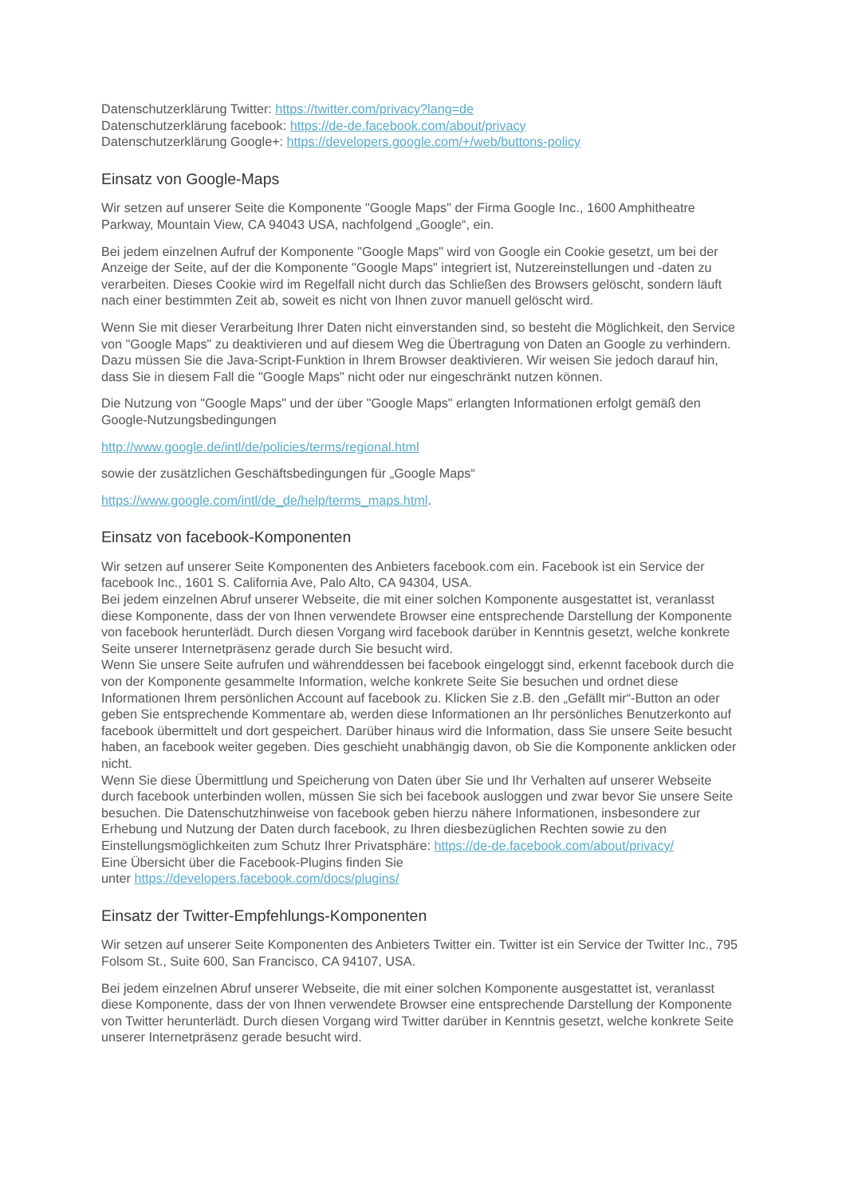Datenschutzerklärung Twitter: https://twitter.com/privacy?lang=de
Datenschutzerklärung facebook: https://de-de.facebook.com/about/privacy
Datenschutzerklärung Google+: https://developers.google.com/+/web/buttons-policy
Einsatz von Google-Maps
Wir setzen auf unserer Seite die Komponente "Google Maps" der Firma Google Inc., 1600 Amphitheatre Parkway, Mountain View, CA 94043 USA, nachfolgend „Google“, ein.
Bei jedem einzelnen Aufruf der Komponente "Google Maps" wird von Google ein Cookie gesetzt, um bei der Anzeige der Seite, auf der die Komponente "Google Maps" integriert ist, Nutzereinstellungen und -daten zu verarbeiten. Dieses Cookie wird im Regelfall nicht durch das Schließen des Browsers gelöscht, sondern läuft nach einer bestimmten Zeit ab, soweit es nicht von Ihnen zuvor manuell gelöscht wird.
Wenn Sie mit dieser Verarbeitung Ihrer Daten nicht einverstanden sind, so besteht die Möglichkeit, den Service von "Google Maps" zu deaktivieren und auf diesem Weg die Übertragung von Daten an Google zu verhindern. Dazu müssen Sie die Java-Script-Funktion in Ihrem Browser deaktivieren. Wir weisen Sie jedoch darauf hin, dass Sie in diesem Fall die "Google Maps" nicht oder nur eingeschränkt nutzen können.
Die Nutzung von "Google Maps" und der über "Google Maps" erlangten Informationen erfolgt gemäß den Google-Nutzungsbedingungen
http://www.google.de/intl/de/policies/terms/regional.html
sowie der zusätzlichen Geschäftsbedingungen für „Google Maps“
https://www.google.com/intl/de_de/help/terms_maps.html.
Einsatz von facebook-Komponenten
Wir setzen auf unserer Seite Komponenten des Anbieters facebook.com ein. Facebook ist ein Service der facebook Inc., 1601 S. California Ave, Palo Alto, CA 94304, USA.
Bei jedem einzelnen Abruf unserer Webseite, die mit einer solchen Komponente ausgestattet ist, veranlasst diese Komponente, dass der von Ihnen verwendete Browser eine entsprechende Darstellung der Komponente von facebook herunterlädt. Durch diesen Vorgang wird facebook darüber in Kenntnis gesetzt, welche konkrete Seite unserer Internetpräsenz gerade durch Sie besucht wird.
Wenn Sie unsere Seite aufrufen und währenddessen bei facebook eingeloggt sind, erkennt facebook durch die von der Komponente gesammelte Information, welche konkrete Seite Sie besuchen und ordnet diese Informationen Ihrem persönlichen Account auf facebook zu. Klicken Sie z.B. den „Gefällt mir“-Button an oder geben Sie entsprechende Kommentare ab, werden diese Informationen an Ihr persönliches Benutzerkonto auf facebook übermittelt und dort gespeichert. Darüber hinaus wird die Information, dass Sie unsere Seite besucht haben, an facebook weiter gegeben. Dies geschieht unabhängig davon, ob Sie die Komponente anklicken oder nicht.
Wenn Sie diese Übermittlung und Speicherung von Daten über Sie und Ihr Verhalten auf unserer Webseite durch facebook unterbinden wollen, müssen Sie sich bei facebook ausloggen und zwar bevor Sie unsere Seite besuchen. Die Datenschutzhinweise von facebook geben hierzu nähere Informationen, insbesondere zur Erhebung und Nutzung der Daten durch facebook, zu Ihren diesbezüglichen Rechten sowie zu den Einstellungsmöglichkeiten zum Schutz Ihrer Privatsphäre: https://de-de.facebook.com/about/privacy/
Eine Übersicht über die Facebook-Plugins finden Sie
unter https://developers.facebook.com/docs/plugins/
Einsatz der Twitter-Empfehlungs-Komponenten
Wir setzen auf unserer Seite Komponenten des Anbieters Twitter ein. Twitter ist ein Service der Twitter Inc., 795 Folsom St., Suite 600, San Francisco, CA 94107, USA.
Bei jedem einzelnen Abruf unserer Webseite, die mit einer solchen Komponente ausgestattet ist, veranlasst diese Komponente, dass der von Ihnen verwendete Browser eine entsprechende Darstellung der Komponente von Twitter herunterlädt. Durch diesen Vorgang wird Twitter darüber in Kenntnis gesetzt, welche konkrete Seite unserer Internetpräsenz gerade besucht wird.